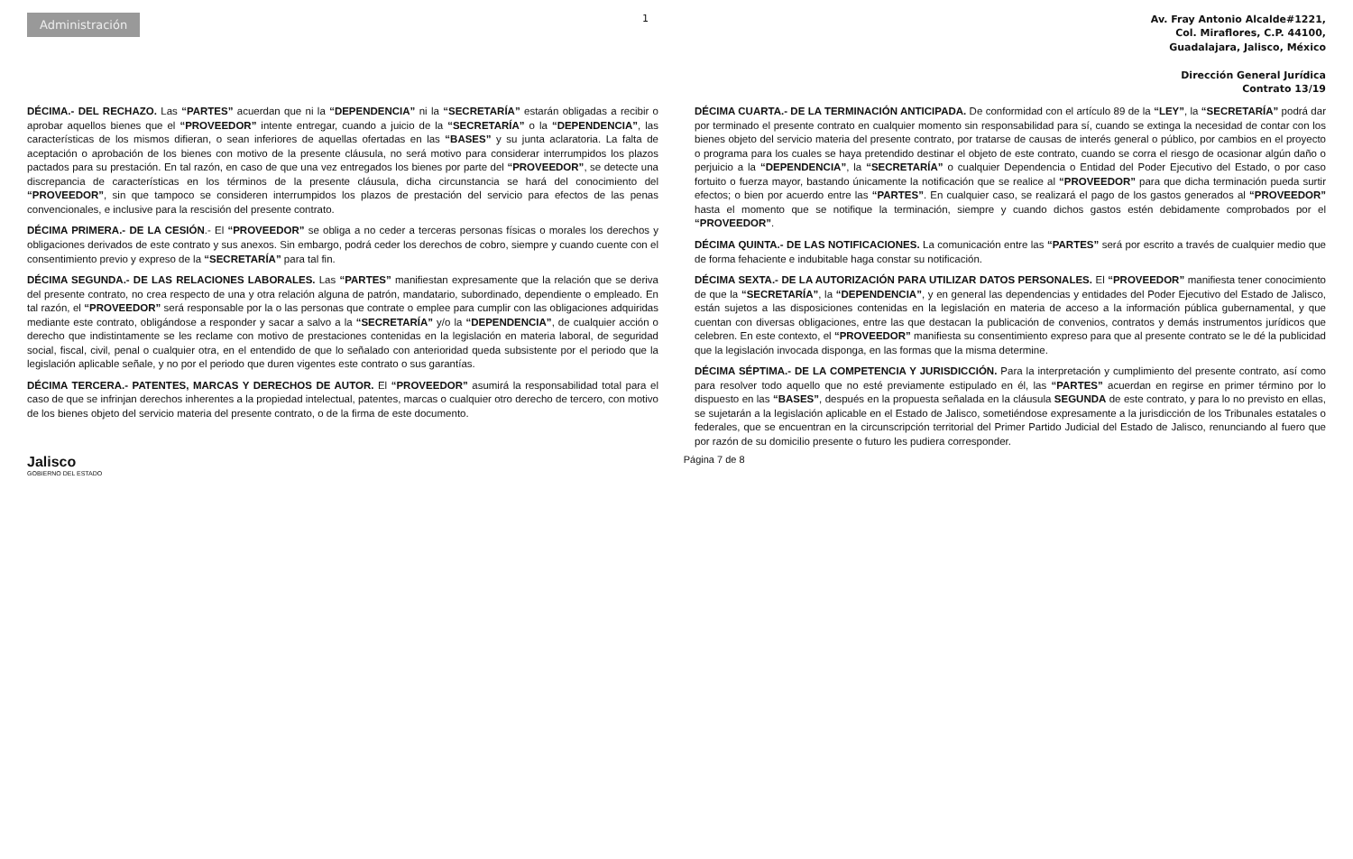Administración
1
Av. Fray Antonio Alcalde#1221,
Col. Miraflores, C.P. 44100,
Guadalajara, Jalisco, México
Dirección General Jurídica
Contrato 13/19
DÉCIMA.- DEL RECHAZO. Las “PARTES” acuerdan que ni la “DEPENDENCIA” ni la “SECRETARÍA” estarán obligadas a recibir o aprobar aquellos bienes que el “PROVEEDOR” intente entregar, cuando a juicio de la “SECRETARÍA” o la “DEPENDENCIA”, las características de los mismos difieran, o sean inferiores de aquellas ofertadas en las “BASES” y su junta aclaratoria. La falta de aceptación o aprobación de los bienes con motivo de la presente cláusula, no será motivo para considerar interrumpidos los plazos pactados para su prestación. En tal razón, en caso de que una vez entregados los bienes por parte del “PROVEEDOR”, se detecte una discrepancia de características en los términos de la presente cláusula, dicha circunstancia se hará del conocimiento del “PROVEEDOR”, sin que tampoco se consideren interrumpidos los plazos de prestación del servicio para efectos de las penas convencionales, e inclusive para la rescisión del presente contrato.
DÉCIMA PRIMERA.- DE LA CESIÓN.- El “PROVEEDOR” se obliga a no ceder a terceras personas físicas o morales los derechos y obligaciones derivados de este contrato y sus anexos. Sin embargo, podrá ceder los derechos de cobro, siempre y cuando cuente con el consentimiento previo y expreso de la “SECRETARÍA” para tal fin.
DÉCIMA SEGUNDA.- DE LAS RELACIONES LABORALES. Las “PARTES” manifiestan expresamente que la relación que se deriva del presente contrato, no crea respecto de una y otra relación alguna de patrón, mandatario, subordinado, dependiente o empleado. En tal razón, el “PROVEEDOR” será responsable por la o las personas que contrate o emplee para cumplir con las obligaciones adquiridas mediante este contrato, obligándose a responder y sacar a salvo a la “SECRETARÍA” y/o la “DEPENDENCIA”, de cualquier acción o derecho que indistintamente se les reclame con motivo de prestaciones contenidas en la legislación en materia laboral, de seguridad social, fiscal, civil, penal o cualquier otra, en el entendido de que lo señalado con anterioridad queda subsistente por el periodo que la legislación aplicable señale, y no por el periodo que duren vigentes este contrato o sus garantías.
DÉCIMA TERCERA.- PATENTES, MARCAS Y DERECHOS DE AUTOR. El “PROVEEDOR” asumirá la responsabilidad total para el caso de que se infrinjan derechos inherentes a la propiedad intelectual, patentes, marcas o cualquier otro derecho de tercero, con motivo de los bienes objeto del servicio materia del presente contrato, o de la firma de este documento.
DÉCIMA CUARTA.- DE LA TERMINACIÓN ANTICIPADA. De conformidad con el artículo 89 de la “LEY”, la “SECRETARÍA” podrá dar por terminado el presente contrato en cualquier momento sin responsabilidad para sí, cuando se extinga la necesidad de contar con los bienes objeto del servicio materia del presente contrato, por tratarse de causas de interés general o público, por cambios en el proyecto o programa para los cuales se haya pretendido destinar el objeto de este contrato, cuando se corra el riesgo de ocasionar algún daño o perjuicio a la “DEPENDENCIA”, la “SECRETARÍA” o cualquier Dependencia o Entidad del Poder Ejecutivo del Estado, o por caso fortuito o fuerza mayor, bastando únicamente la notificación que se realice al “PROVEEDOR” para que dicha terminación pueda surtir efectos; o bien por acuerdo entre las “PARTES”. En cualquier caso, se realizará el pago de los gastos generados al “PROVEEDOR” hasta el momento que se notifique la terminación, siempre y cuando dichos gastos estén debidamente comprobados por el “PROVEEDOR”.
DÉCIMA QUINTA.- DE LAS NOTIFICACIONES. La comunicación entre las “PARTES” será por escrito a través de cualquier medio que de forma fehaciente e indubitable haga constar su notificación.
DÉCIMA SEXTA.- DE LA AUTORIZACIÓN PARA UTILIZAR DATOS PERSONALES. El “PROVEEDOR” manifiesta tener conocimiento de que la “SECRETARÍA”, la “DEPENDENCIA”, y en general las dependencias y entidades del Poder Ejecutivo del Estado de Jalisco, están sujetos a las disposiciones contenidas en la legislación en materia de acceso a la información pública gubernamental, y que cuentan con diversas obligaciones, entre las que destacan la publicación de convenios, contratos y demás instrumentos jurídicos que celebren. En este contexto, el “PROVEEDOR” manifiesta su consentimiento expreso para que al presente contrato se le dé la publicidad que la legislación invocada disponga, en las formas que la misma determine.
DÉCIMA SÉPTIMA.- DE LA COMPETENCIA Y JURISDICCIÓN. Para la interpretación y cumplimiento del presente contrato, así como para resolver todo aquello que no esté previamente estipulado en él, las “PARTES” acuerdan en regirse en primer término por lo dispuesto en las “BASES”, después en la propuesta señalada en la cláusula SEGUNDA de este contrato, y para lo no previsto en ellas, se sujetarán a la legislación aplicable en el Estado de Jalisco, sometiéndose expresamente a la jurisdicción de los Tribunales estatales o federales, que se encuentran en la circunscripción territorial del Primer Partido Judicial del Estado de Jalisco, renunciando al fuero que por razón de su domicilio presente o futuro les pudiera corresponder.
Jalisco
GOBIERNO DEL ESTADO
Página 7 de 8